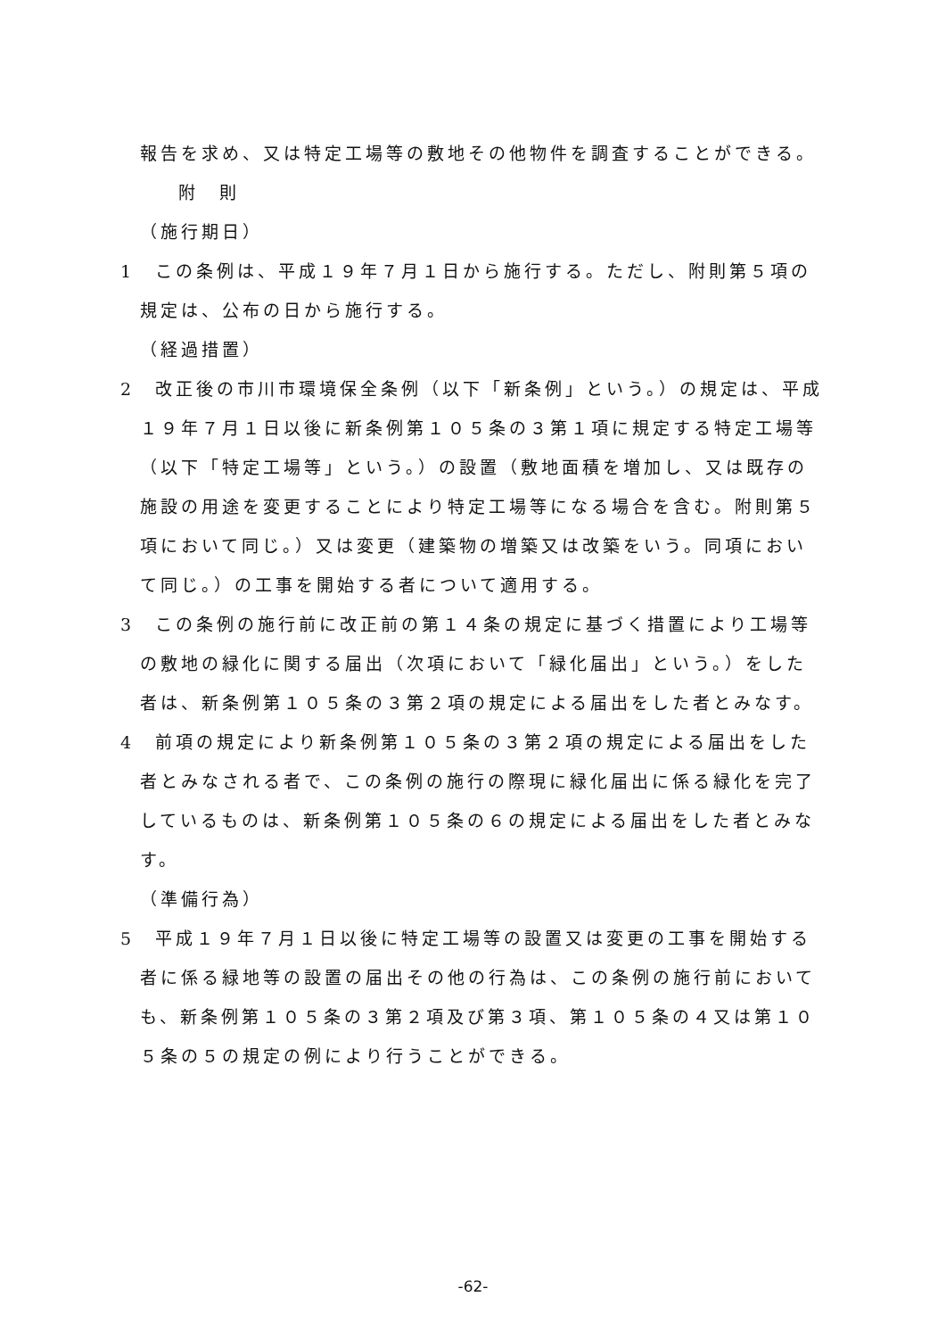報告を求め、又は特定工場等の敷地その他物件を調査することができる。
附　則
（施行期日）
1　この条例は、平成１９年７月１日から施行する。ただし、附則第５項の規定は、公布の日から施行する。
（経過措置）
2　改正後の市川市環境保全条例（以下「新条例」という。）の規定は、平成１９年７月１日以後に新条例第１０５条の３第１項に規定する特定工場等（以下「特定工場等」という。）の設置（敷地面積を増加し、又は既存の施設の用途を変更することにより特定工場等になる場合を含む。附則第５項において同じ。）又は変更（建築物の増築又は改築をいう。同項において同じ。）の工事を開始する者について適用する。
3　この条例の施行前に改正前の第１４条の規定に基づく措置により工場等の敷地の緑化に関する届出（次項において「緑化届出」という。）をした者は、新条例第１０５条の３第２項の規定による届出をした者とみなす。
4　前項の規定により新条例第１０５条の３第２項の規定による届出をした者とみなされる者で、この条例の施行の際現に緑化届出に係る緑化を完了しているものは、新条例第１０５条の６の規定による届出をした者とみなす。
（準備行為）
5　平成１９年７月１日以後に特定工場等の設置又は変更の工事を開始する者に係る緑地等の設置の届出その他の行為は、この条例の施行前においても、新条例第１０５条の３第２項及び第３項、第１０５条の４又は第１０５条の５の規定の例により行うことができる。
-62-